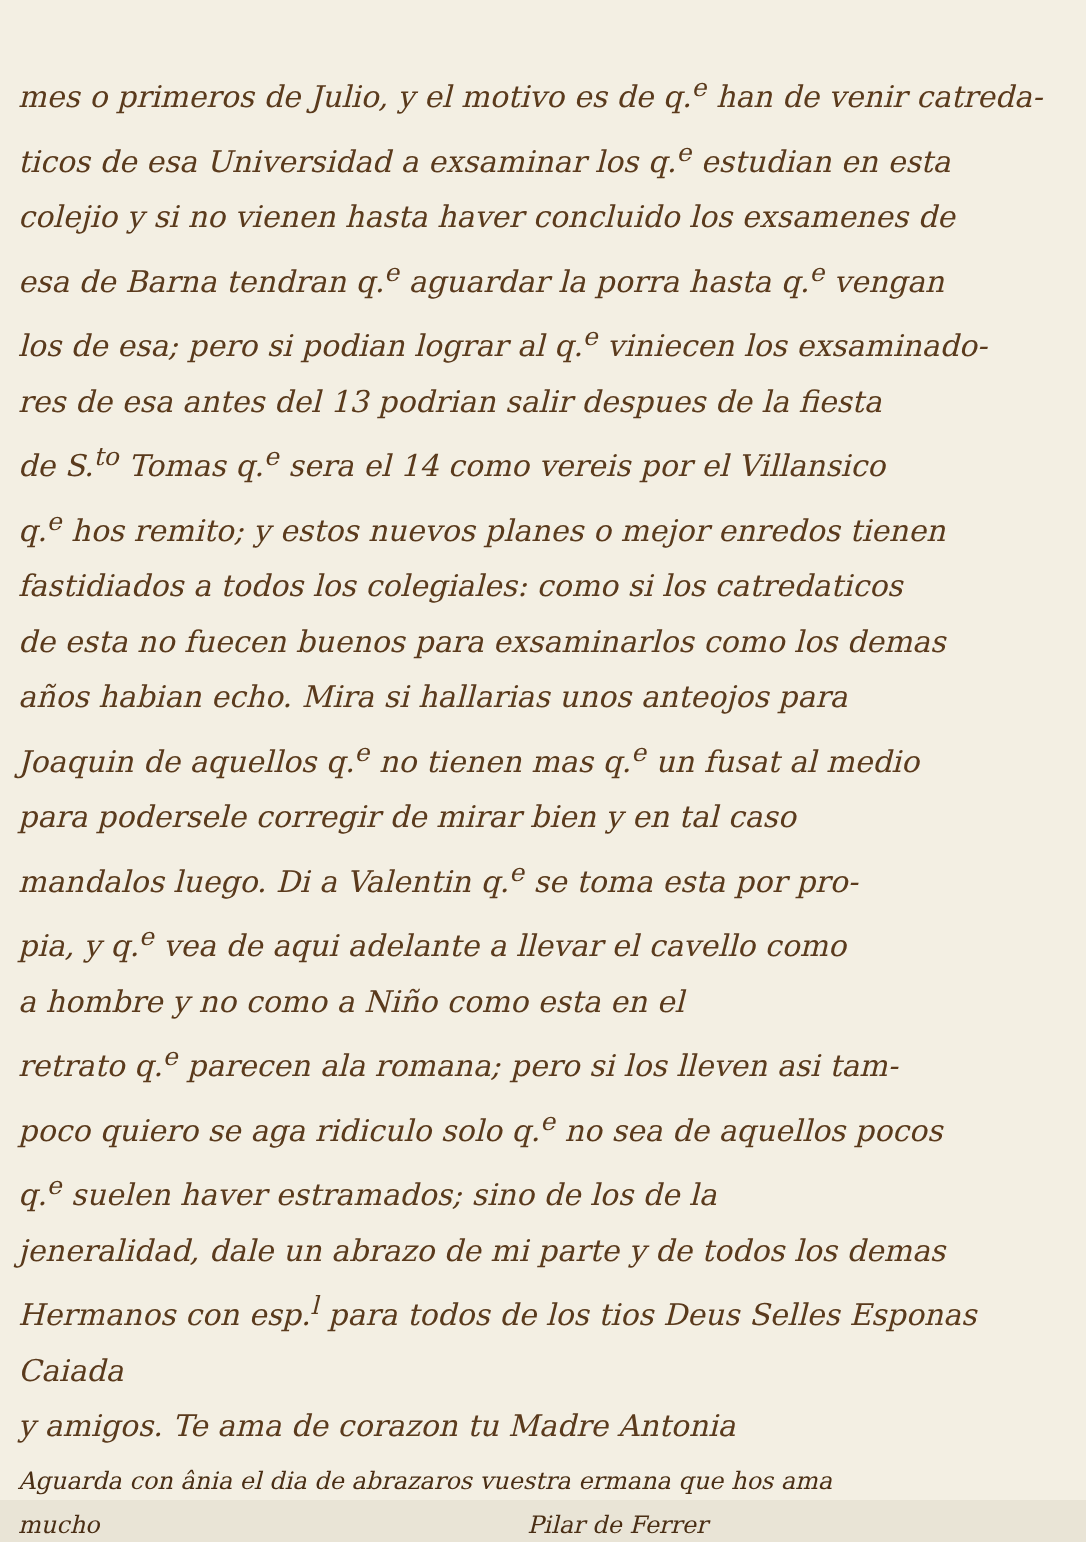mes o primeros de Julio, y el motivo es de q.<sup>e</sup> han de venir catreda-
ticos de esa Universidad a exsaminar los q.<sup>e</sup> estudian en esta
colejio y si no vienen hasta haver concluido los exsamenes de
esa de Barna tendran q.<sup>e</sup> aguardar la porra hasta q.<sup>e</sup> vengan
los de esa; pero si podian lograr al q.<sup>e</sup> viniecen los exsaminado-
res de esa antes del 13 podrian salir despues de la fiesta
de S.<sup>to</sup> Tomas q.<sup>e</sup> sera el 14 como vereis por el Villansico
q.<sup>e</sup> hos remito; y estos nuevos planes o mejor enredos tienen
fastidiados a todos los colegiales: como si los catredaticos
de esta no fuecen buenos para exsaminarlos como los demas
años habian echo. Mira si hallarias unos anteojos para
Joaquin de aquellos q.<sup>e</sup> no tienen mas q.<sup>e</sup> un fusat al medio
para podersele corregir de mirar bien y en tal caso
mandalos luego. Di a Valentin q.<sup>e</sup> se toma esta por pro-
pia, y q.<sup>e</sup> vea de aqui adelante a llevar el cavello como
a hombre y no como a Niño como esta en el
retrato q.<sup>e</sup> parecen ala romana; pero si los lleven asi tam-
poco quiero se aga ridiculo solo q.<sup>e</sup> no sea de aquellos pocos
q.<sup>e</sup> suelen haver estramados; sino de los de la
jeneralidad, dale un abrazo de mi parte y de todos los demas
Hermanos con esp.<sup>l</sup> para todos de los tios Deus Selles Esponas Caiada
y amigos. Te ama de corazon tu Madre Antonia
Aguarda con ânia el dia de abrazaros vuestra ermana que hos ama
mucho Pilar de Ferrer